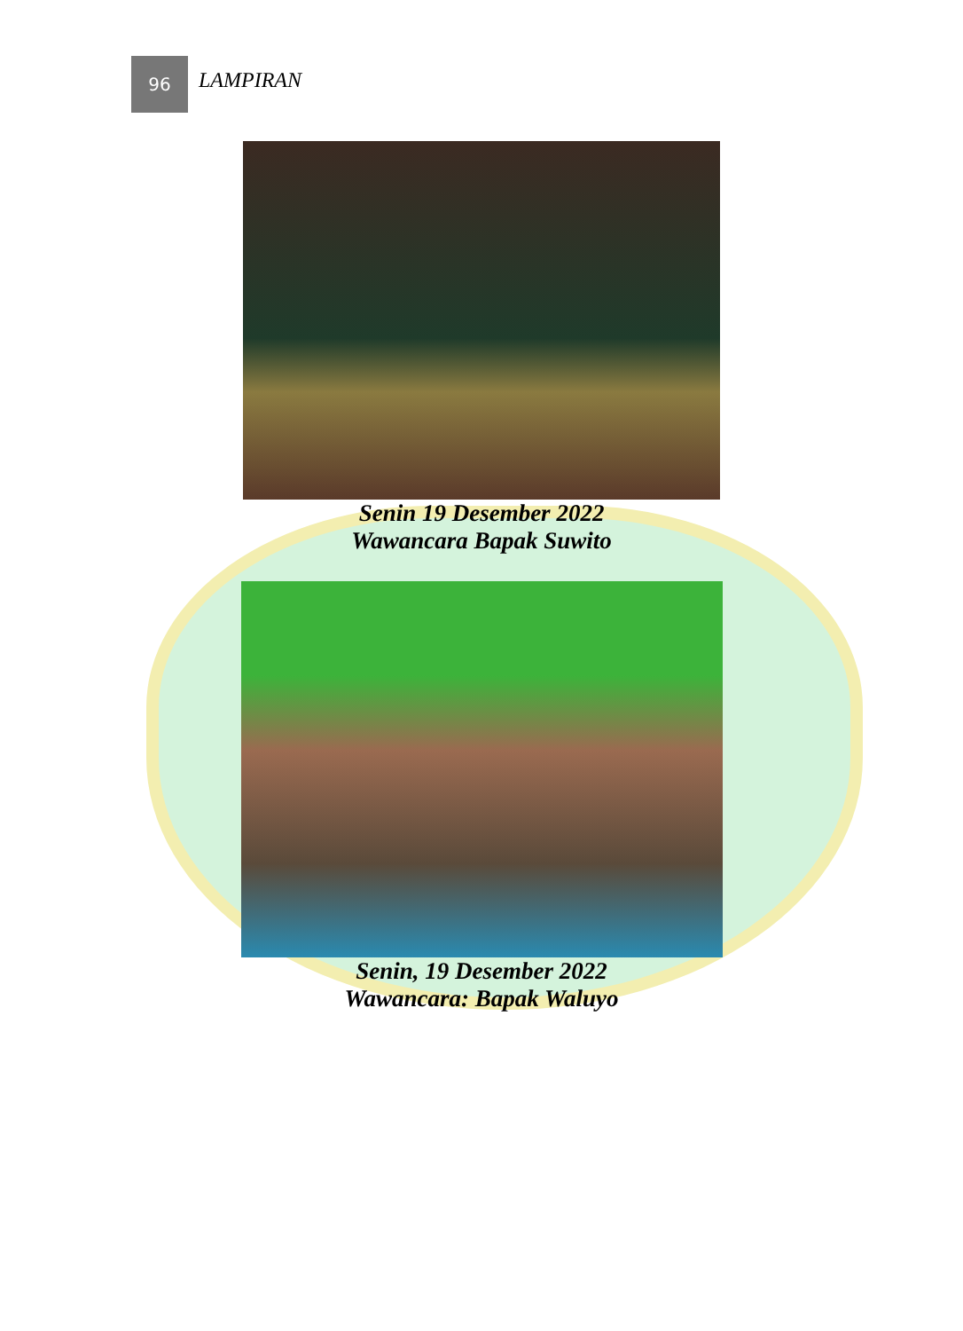96
LAMPIRAN
Senin 19 Desember 2022
Wawancara Bapak Suwito
Senin, 19 Desember 2022
Wawancara: Bapak Waluyo